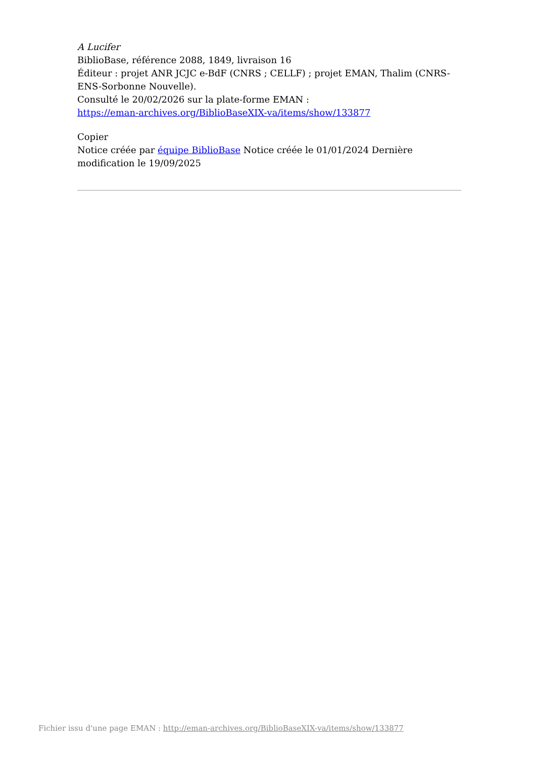A Lucifer
BiblioBase, référence 2088, 1849, livraison 16
Éditeur : projet ANR JCJC e-BdF (CNRS ; CELLF) ; projet EMAN, Thalim (CNRS-ENS-Sorbonne Nouvelle).
Consulté le 20/02/2026 sur la plate-forme EMAN :
https://eman-archives.org/BiblioBaseXIX-va/items/show/133877
Copier
Notice créée par équipe BiblioBase Notice créée le 01/01/2024 Dernière modification le 19/09/2025
Fichier issu d'une page EMAN : http://eman-archives.org/BiblioBaseXIX-va/items/show/133877